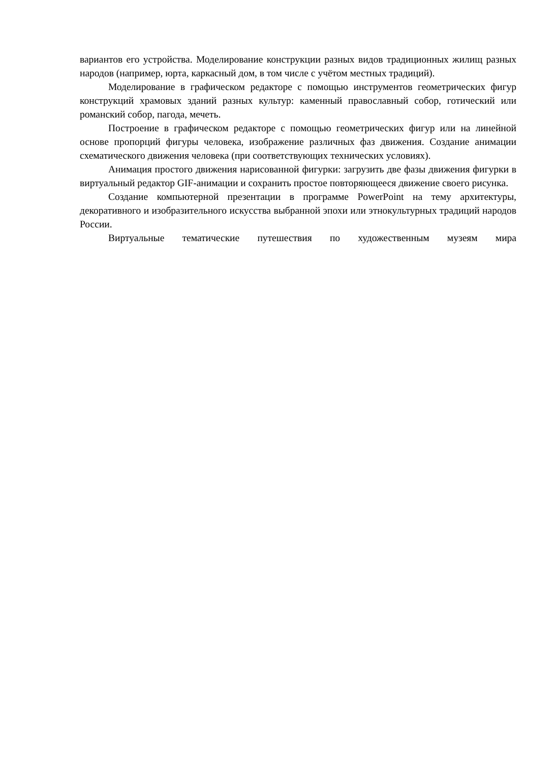вариантов его устройства. Моделирование конструкции разных видов традиционных жилищ разных народов (например, юрта, каркасный дом, в том числе с учётом местных традиций).
Моделирование в графическом редакторе с помощью инструментов геометрических фигур конструкций храмовых зданий разных культур: каменный православный собор, готический или романский собор, пагода, мечеть.
Построение в графическом редакторе с помощью геометрических фигур или на линейной основе пропорций фигуры человека, изображение различных фаз движения. Создание анимации схематического движения человека (при соответствующих технических условиях).
Анимация простого движения нарисованной фигурки: загрузить две фазы движения фигурки в виртуальный редактор GIF-анимации и сохранить простое повторяющееся движение своего рисунка.
Создание компьютерной презентации в программе PowerPoint на тему архитектуры, декоративного и изобразительного искусства выбранной эпохи или этнокультурных традиций народов России.
Виртуальные тематические путешествия по художественным музеям мира